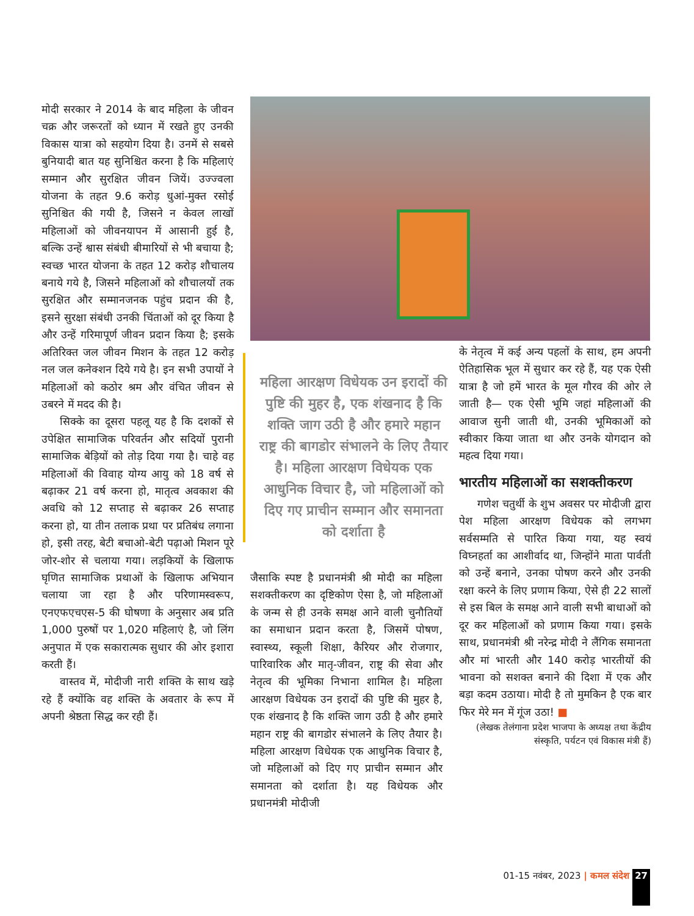मोदी सरकार ने 2014 के बाद महिला के जीवन चक्र और जरूरतों को ध्यान में रखते हुए उनकी विकास यात्रा को सहयोग दिया है। उनमें से सबसे बुनियादी बात यह सुनिश्चित करना है कि महिलाएं सम्मान और सुरक्षित जीवन जियें। उज्ज्वला योजना के तहत 9.6 करोड़ धुआं-मुक्त रसोई सुनिश्चित की गयी है, जिसने न केवल लाखों महिलाओं को जीवनयापन में आसानी हुई है, बल्कि उन्हें श्वास संबंधी बीमारियों से भी बचाया है; स्वच्छ भारत योजना के तहत 12 करोड़ शौचालय बनाये गये है, जिसने महिलाओं को शौचालयों तक सुरक्षित और सम्मानजनक पहुंच प्रदान की है, इसने सुरक्षा संबंधी उनकी चिंताओं को दूर किया है और उन्हें गरिमापूर्ण जीवन प्रदान किया है; इसके अतिरिक्त जल जीवन मिशन के तहत 12 करोड़ नल जल कनेक्शन दिये गये है। इन सभी उपायों ने महिलाओं को कठोर श्रम और वंचित जीवन से उबरने में मदद की है।
सिक्के का दूसरा पहलू यह है कि दशकों से उपेक्षित सामाजिक परिवर्तन और सदियों पुरानी सामाजिक बेड़ियों को तोड़ दिया गया है। चाहे वह महिलाओं की विवाह योग्य आयु को 18 वर्ष से बढ़ाकर 21 वर्ष करना हो, मातृत्व अवकाश की अवधि को 12 सप्ताह से बढ़ाकर 26 सप्ताह करना हो, या तीन तलाक प्रथा पर प्रतिबंध लगाना हो, इसी तरह, बेटी बचाओ-बेटी पढ़ाओ मिशन पूरे जोर-शोर से चलाया गया। लड़कियों के खिलाफ घृणित सामाजिक प्रथाओं के खिलाफ अभियान चलाया जा रहा है और परिणामस्वरूप, एनएफएचएस-5 की घोषणा के अनुसार अब प्रति 1,000 पुरुषों पर 1,020 महिलाएं है, जो लिंग अनुपात में एक सकारात्मक सुधार की ओर इशारा करती हैं।
वास्तव में, मोदीजी नारी शक्ति के साथ खड़े रहे हैं क्योंकि वह शक्ति के अवतार के रूप में अपनी श्रेष्ठता सिद्ध कर रही हैं।
महिला आरक्षण विधेयक उन इरादों की पुष्टि की मुहर है, एक शंखनाद है कि शक्ति जाग उठी है और हमारे महान राष्ट्र की बागडोर संभालने के लिए तैयार है। महिला आरक्षण विधेयक एक आधुनिक विचार है, जो महिलाओं को दिए गए प्राचीन सम्मान और समानता को दर्शाता है
जैसाकि स्पष्ट है प्रधानमंत्री श्री मोदी का महिला सशक्तीकरण का दृष्टिकोण ऐसा है, जो महिलाओं के जन्म से ही उनके समक्ष आने वाली चुनौतियों का समाधान प्रदान करता है, जिसमें पोषण, स्वास्थ्य, स्कूली शिक्षा, कैरियर और रोजगार, पारिवारिक और मातृ-जीवन, राष्ट्र की सेवा और नेतृत्व की भूमिका निभाना शामिल है। महिला आरक्षण विधेयक उन इरादों की पुष्टि की मुहर है, एक शंखनाद है कि शक्ति जाग उठी है और हमारे महान राष्ट्र की बागडोर संभालने के लिए तैयार है। महिला आरक्षण विधेयक एक आधुनिक विचार है, जो महिलाओं को दिए गए प्राचीन सम्मान और समानता को दर्शाता है। यह विधेयक और प्रधानमंत्री मोदीजी
के नेतृत्व में कई अन्य पहलों के साथ, हम अपनी ऐतिहासिक भूल में सुधार कर रहे हैं, यह एक ऐसी यात्रा है जो हमें भारत के मूल गौरव की ओर ले जाती है— एक ऐसी भूमि जहां महिलाओं की आवाज सुनी जाती थी, उनकी भूमिकाओं को स्वीकार किया जाता था और उनके योगदान को महत्व दिया गया।
भारतीय महिलाओं का सशक्तीकरण
गणेश चतुर्थी के शुभ अवसर पर मोदीजी द्वारा पेश महिला आरक्षण विधेयक को लगभग सर्वसम्मति से पारित किया गया, यह स्वयं विघ्नहर्ता का आशीर्वाद था, जिन्होंने माता पार्वती को उन्हें बनाने, उनका पोषण करने और उनकी रक्षा करने के लिए प्रणाम किया, ऐसे ही 22 सालों से इस बिल के समक्ष आने वाली सभी बाधाओं को दूर कर महिलाओं को प्रणाम किया गया। इसके साथ, प्रधानमंत्री श्री नरेन्द्र मोदी ने लैंगिक समानता और मां भारती और 140 करोड़ भारतीयों की भावना को सशक्त बनाने की दिशा में एक और बड़ा कदम उठाया। मोदी है तो मुमकिन है एक बार फिर मेरे मन में गूंज उठा! ■
(लेखक तेलंगाना प्रदेश भाजपा के अध्यक्ष तथा केंद्रीय संस्कृति, पर्यटन एवं विकास मंत्री हैं)
01-15 नवंबर, 2023 | कमल संदेश 27